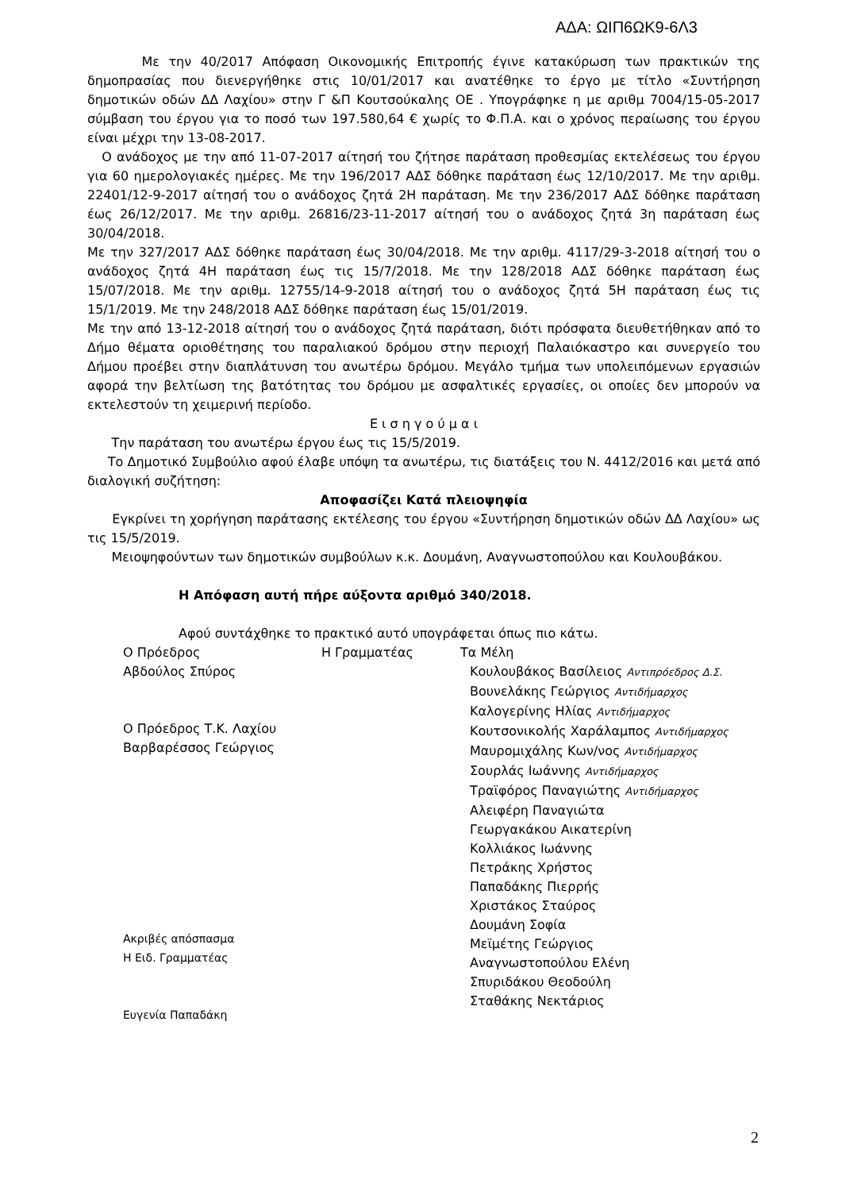ΑΔΑ: ΩΙΠ6ΩΚ9-6Λ3
Με την 40/2017 Απόφαση Οικονομικής Επιτροπής έγινε κατακύρωση των πρακτικών της δημοπρασίας που διενεργήθηκε στις 10/01/2017 και ανατέθηκε το έργο με τίτλο «Συντήρηση δημοτικών οδών ΔΔ Λαχίου» στην Γ &Π Κουτσούκαλης ΟΕ . Υπογράφηκε η με αριθμ 7004/15-05-2017 σύμβαση του έργου για το ποσό των 197.580,64 € χωρίς το Φ.Π.Α. και ο χρόνος περαίωσης του έργου είναι μέχρι την 13-08-2017.
Ο ανάδοχος με την από 11-07-2017 αίτησή του ζήτησε παράταση προθεσμίας εκτελέσεως του έργου για 60 ημερολογιακές ημέρες. Με την 196/2017 ΑΔΣ δόθηκε παράταση έως 12/10/2017. Με την αριθμ. 22401/12-9-2017 αίτησή του ο ανάδοχος ζητά 2Η παράταση. Με την 236/2017 ΑΔΣ δόθηκε παράταση έως 26/12/2017. Με την αριθμ. 26816/23-11-2017 αίτησή του ο ανάδοχος ζητά 3η παράταση έως 30/04/2018.
Με την 327/2017 ΑΔΣ δόθηκε παράταση έως 30/04/2018. Με την αριθμ. 4117/29-3-2018 αίτησή του ο ανάδοχος ζητά 4Η παράταση έως τις 15/7/2018. Με την 128/2018 ΑΔΣ δόθηκε παράταση έως 15/07/2018. Με την αριθμ. 12755/14-9-2018 αίτησή του ο ανάδοχος ζητά 5Η παράταση έως τις 15/1/2019. Με την 248/2018 ΑΔΣ δόθηκε παράταση έως 15/01/2019.
Με την από 13-12-2018 αίτησή του ο ανάδοχος ζητά παράταση, διότι πρόσφατα διευθετήθηκαν από το Δήμο θέματα οριοθέτησης του παραλιακού δρόμου στην περιοχή Παλαιόκαστρο και συνεργείο του Δήμου προέβει στην διαπλάτυνση του ανωτέρω δρόμου. Μεγάλο τμήμα των υπολειπόμενων εργασιών αφορά την βελτίωση της βατότητας του δρόμου με ασφαλτικές εργασίες, οι οποίες δεν μπορούν να εκτελεστούν τη χειμερινή περίοδο.
Ε ι σ η γ ο ύ μ α ι
Την παράταση του ανωτέρω έργου έως τις 15/5/2019.
Το Δημοτικό Συμβούλιο αφού έλαβε υπόψη τα ανωτέρω, τις διατάξεις του Ν. 4412/2016 και μετά από διαλογική συζήτηση:
Αποφασίζει Κατά πλειοψηφία
Εγκρίνει τη χορήγηση παράτασης εκτέλεσης του έργου «Συντήρηση δημοτικών οδών ΔΔ Λαχίου» ως τις 15/5/2019.
Μειοψηφούντων των δημοτικών συμβούλων κ.κ. Δουμάνη, Αναγνωστοπούλου και Κουλουβάκου.
Η Απόφαση αυτή πήρε αύξοντα αριθμό 340/2018.
Αφού συντάχθηκε το πρακτικό αυτό υπογράφεται όπως πιο κάτω.
Ο Πρόεδρος
Αβδούλος Σπύρος
Ο Πρόεδρος Τ.Κ. Λαχίου
Βαρβαρέσσος Γεώργιος
Ακριβές απόσπασμα
Η Ειδ. Γραμματέας
Ευγενία Παπαδάκη
Η Γραμματέας Τα Μέλη
Κουλουβάκος Βασίλειος Αντιπρόεδρος Δ.Σ.
Βουνελάκης Γεώργιος Αντιδήμαρχος
Καλογερίνης Ηλίας Αντιδήμαρχος
Κουτσονικολής Χαράλαμπος Αντιδήμαρχος
Μαυρομιχάλης Κων/νος Αντιδήμαρχος
Σουρλάς Ιωάννης Αντιδήμαρχος
Τραϊφόρος Παναγιώτης Αντιδήμαρχος
Αλειφέρη Παναγιώτα
Γεωργακάκου Αικατερίνη
Κολλιάκος Ιωάννης
Πετράκης Χρήστος
Παπαδάκης Πιερρής
Χριστάκος Σταύρος
Δουμάνη Σοφία
Μεϊμέτης Γεώργιος
Αναγνωστοπούλου Ελένη
Σπυριδάκου Θεοδούλη
Σταθάκης Νεκτάριος
2